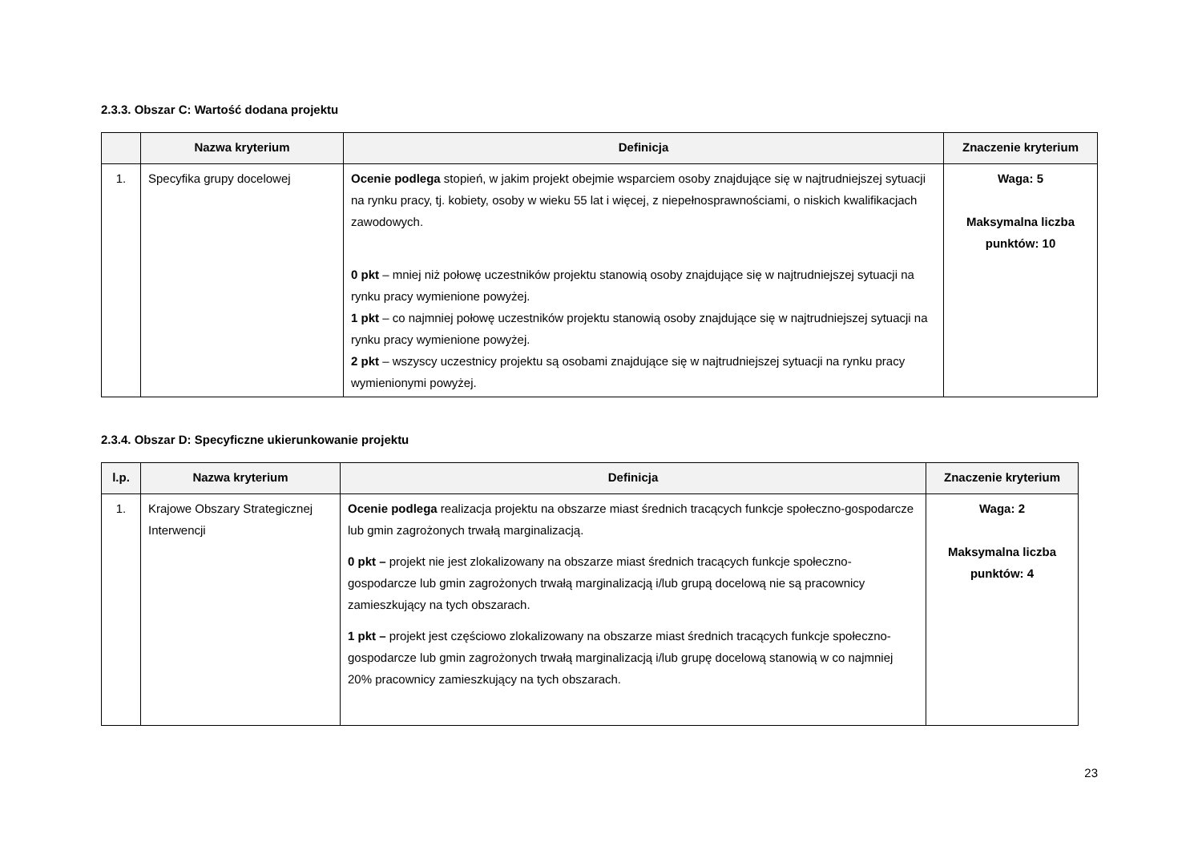2.3.3. Obszar C: Wartość dodana projektu
| | Nazwa kryterium | Definicja | Znaczenie kryterium |
| --- | --- | --- | --- |
| 1. | Specyfika grupy docelowej | Ocenie podlega stopień, w jakim projekt obejmie wsparciem osoby znajdujące się w najtrudniejszej sytuacji na rynku pracy, tj. kobiety, osoby w wieku 55 lat i więcej, z niepełnosprawnościami, o niskich kwalifikacjach zawodowych. 0 pkt – mniej niż połowę uczestników projektu stanowią osoby znajdujące się w najtrudniejszej sytuacji na rynku pracy wymienione powyżej. 1 pkt – co najmniej połowę uczestników projektu stanowią osoby znajdujące się w najtrudniejszej sytuacji na rynku pracy wymienione powyżej. 2 pkt – wszyscy uczestnicy projektu są osobami znajdujące się w najtrudniejszej sytuacji na rynku pracy wymienionymi powyżej. | Waga: 5 Maksymalna liczba punktów: 10 |
2.3.4. Obszar D: Specyficzne ukierunkowanie projektu
| l.p. | Nazwa kryterium | Definicja | Znaczenie kryterium |
| --- | --- | --- | --- |
| 1. | Krajowe Obszary Strategicznej Interwencji | Ocenie podlega realizacja projektu na obszarze miast średnich tracących funkcje społeczno-gospodarcze lub gmin zagrożonych trwałą marginalizacją. 0 pkt – projekt nie jest zlokalizowany na obszarze miast średnich tracących funkcje społeczno-gospodarcze lub gmin zagrożonych trwałą marginalizacją i/lub grupą docelową nie są pracownicy zamieszkujący na tych obszarach. 1 pkt – projekt jest częściowo zlokalizowany na obszarze miast średnich tracących funkcje społeczno-gospodarcze lub gmin zagrożonych trwałą marginalizacją i/lub grupę docelową stanowią w co najmniej 20% pracownicy zamieszkujący na tych obszarach. | Waga: 2 Maksymalna liczba punktów: 4 |
23